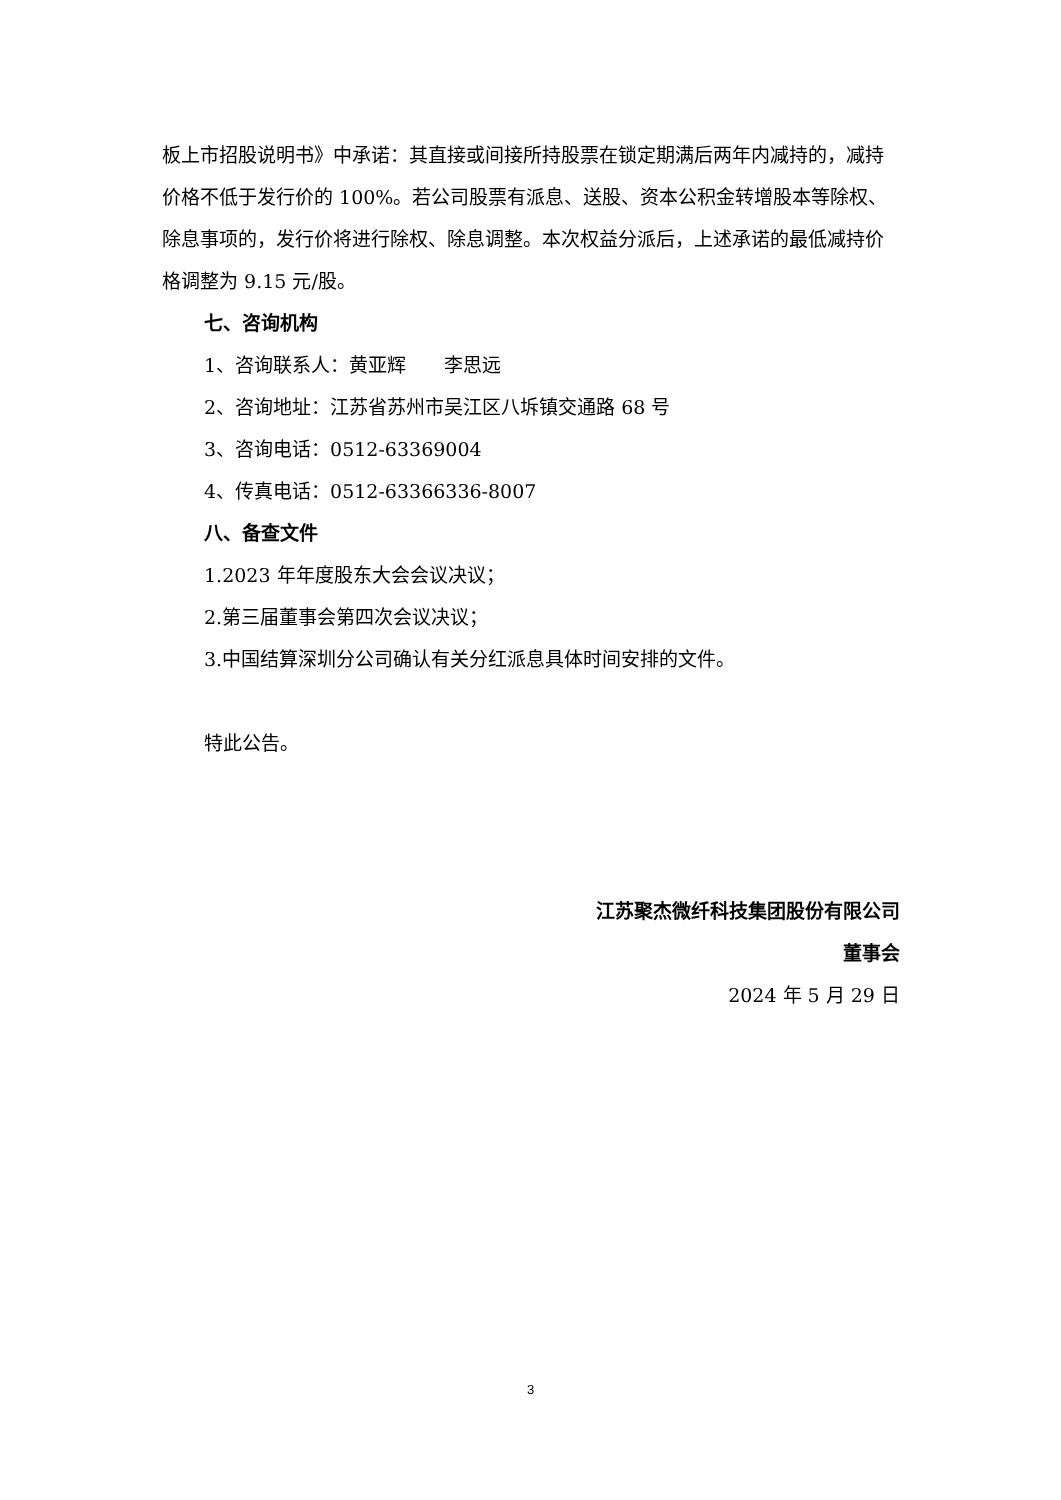板上市招股说明书》中承诺：其直接或间接所持股票在锁定期满后两年内减持的，减持价格不低于发行价的 100%。若公司股票有派息、送股、资本公积金转增股本等除权、除息事项的，发行价将进行除权、除息调整。本次权益分派后，上述承诺的最低减持价格调整为 9.15 元/股。
七、咨询机构
1、咨询联系人：黄亚辉　　李思远
2、咨询地址：江苏省苏州市吴江区八坼镇交通路 68 号
3、咨询电话：0512-63369004
4、传真电话：0512-63366336-8007
八、备查文件
1.2023 年年度股东大会会议决议；
2.第三届董事会第四次会议决议；
3.中国结算深圳分公司确认有关分红派息具体时间安排的文件。
特此公告。
江苏聚杰微纤科技集团股份有限公司
董事会
2024 年 5 月 29 日
3